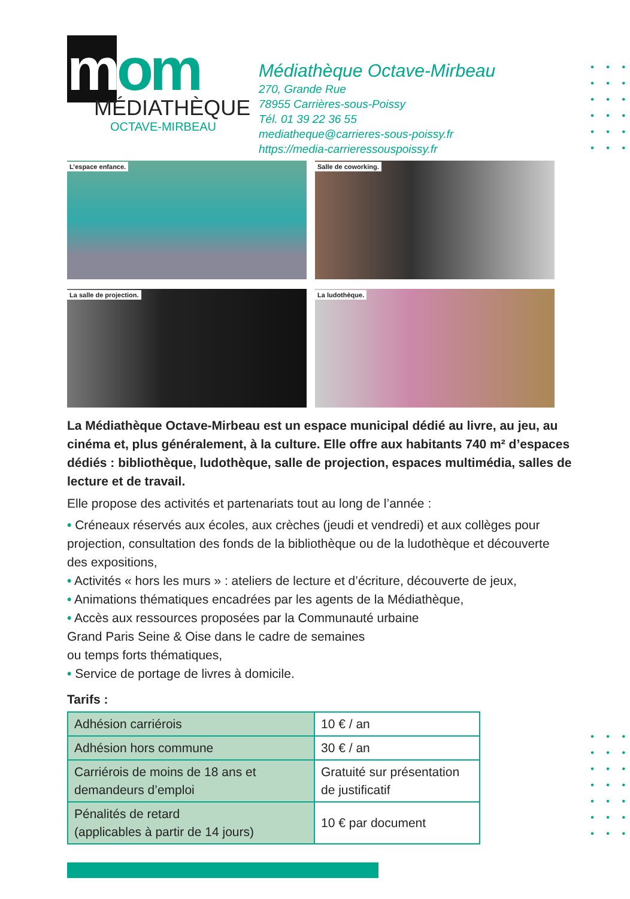• • •
• • •
• • •
• • •
• • •
• • •
mom
MÉDIATHÈQUE
OCTAVE-MIRBEAU
Médiathèque Octave-Mirbeau
270, Grande Rue
78955 Carrières-sous-Poissy
Tél. 01 39 22 36 55
mediatheque@carrieres-sous-poissy.fr
https://media-carrieressouspoissy.fr
L’espace enfance.
Salle de coworking.
La salle de projection.
La ludothèque.
La Médiathèque Octave-Mirbeau est un espace municipal dédié au livre, au jeu, au cinéma et, plus généralement, à la culture. Elle offre aux habitants 740 m² d’espaces dédiés : bibliothèque, ludothèque, salle de projection, espaces multimédia, salles de lecture et de travail.
Elle propose des activités et partenariats tout au long de l’année :
• Créneaux réservés aux écoles, aux crèches (jeudi et vendredi) et aux collèges pour projection, consultation des fonds de la bibliothèque ou de la ludothèque et découverte des expositions,
• Activités « hors les murs » : ateliers de lecture et d’écriture, découverte de jeux,
• Animations thématiques encadrées par les agents de la Médiathèque,
• Accès aux ressources proposées par la Communauté urbaine
Grand Paris Seine & Oise dans le cadre de semaines
ou temps forts thématiques,
• Service de portage de livres à domicile.
• • •
• • •
• • •
• • •
• • •
• • •
• • •
Tarifs :
| Adhésion carriérois | 10 € / an |
| Adhésion hors commune | 30 € / an |
| Carriérois de moins de 18 ans et demandeurs d’emploi | Gratuité sur présentation de justificatif |
| Pénalités de retard (applicables à partir de 14 jours) | 10 € par document |